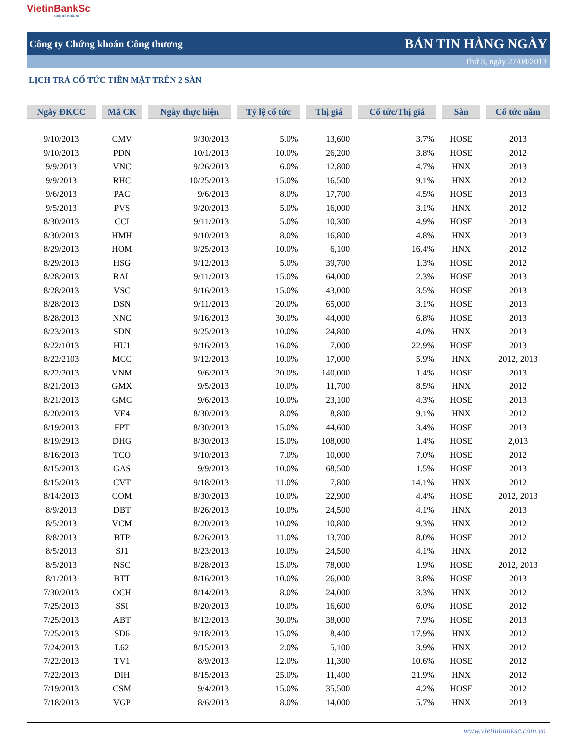VietinBankSc
Nâng giá trị đầu tư
Công ty Chứng khoán Công thương BẢN TIN HÀNG NGÀY
Thứ 3, ngày 27/08/2013
LỊCH TRẢ CỔ TỨC TIỀN MẶT TRÊN 2 SÀN
| Ngày ĐKCC | Mã CK | Ngày thực hiện | Tỷ lệ cổ tức | Thị giá | Cổ tức/Thị giá | Sàn | Cổ tức năm |
| --- | --- | --- | --- | --- | --- | --- | --- |
| 9/10/2013 | CMV | 9/30/2013 | 5.0% | 13,600 | 3.7% | HOSE | 2013 |
| 9/10/2013 | PDN | 10/1/2013 | 10.0% | 26,200 | 3.8% | HOSE | 2012 |
| 9/9/2013 | VNC | 9/26/2013 | 6.0% | 12,800 | 4.7% | HNX | 2013 |
| 9/9/2013 | RHC | 10/25/2013 | 15.0% | 16,500 | 9.1% | HNX | 2012 |
| 9/6/2013 | PAC | 9/6/2013 | 8.0% | 17,700 | 4.5% | HOSE | 2013 |
| 9/5/2013 | PVS | 9/20/2013 | 5.0% | 16,000 | 3.1% | HNX | 2012 |
| 8/30/2013 | CCI | 9/11/2013 | 5.0% | 10,300 | 4.9% | HOSE | 2013 |
| 8/30/2013 | HMH | 9/10/2013 | 8.0% | 16,800 | 4.8% | HNX | 2013 |
| 8/29/2013 | HOM | 9/25/2013 | 10.0% | 6,100 | 16.4% | HNX | 2012 |
| 8/29/2013 | HSG | 9/12/2013 | 5.0% | 39,700 | 1.3% | HOSE | 2012 |
| 8/28/2013 | RAL | 9/11/2013 | 15.0% | 64,000 | 2.3% | HOSE | 2013 |
| 8/28/2013 | VSC | 9/16/2013 | 15.0% | 43,000 | 3.5% | HOSE | 2013 |
| 8/28/2013 | DSN | 9/11/2013 | 20.0% | 65,000 | 3.1% | HOSE | 2013 |
| 8/28/2013 | NNC | 9/16/2013 | 30.0% | 44,000 | 6.8% | HOSE | 2013 |
| 8/23/2013 | SDN | 9/25/2013 | 10.0% | 24,800 | 4.0% | HNX | 2013 |
| 8/22/1013 | HU1 | 9/16/2013 | 16.0% | 7,000 | 22.9% | HOSE | 2013 |
| 8/22/2103 | MCC | 9/12/2013 | 10.0% | 17,000 | 5.9% | HNX | 2012, 2013 |
| 8/22/2013 | VNM | 9/6/2013 | 20.0% | 140,000 | 1.4% | HOSE | 2013 |
| 8/21/2013 | GMX | 9/5/2013 | 10.0% | 11,700 | 8.5% | HNX | 2012 |
| 8/21/2013 | GMC | 9/6/2013 | 10.0% | 23,100 | 4.3% | HOSE | 2013 |
| 8/20/2013 | VE4 | 8/30/2013 | 8.0% | 8,800 | 9.1% | HNX | 2012 |
| 8/19/2013 | FPT | 8/30/2013 | 15.0% | 44,600 | 3.4% | HOSE | 2013 |
| 8/19/2913 | DHG | 8/30/2013 | 15.0% | 108,000 | 1.4% | HOSE | 2,013 |
| 8/16/2013 | TCO | 9/10/2013 | 7.0% | 10,000 | 7.0% | HOSE | 2012 |
| 8/15/2013 | GAS | 9/9/2013 | 10.0% | 68,500 | 1.5% | HOSE | 2013 |
| 8/15/2013 | CVT | 9/18/2013 | 11.0% | 7,800 | 14.1% | HNX | 2012 |
| 8/14/2013 | COM | 8/30/2013 | 10.0% | 22,900 | 4.4% | HOSE | 2012, 2013 |
| 8/9/2013 | DBT | 8/26/2013 | 10.0% | 24,500 | 4.1% | HNX | 2013 |
| 8/5/2013 | VCM | 8/20/2013 | 10.0% | 10,800 | 9.3% | HNX | 2012 |
| 8/8/2013 | BTP | 8/26/2013 | 11.0% | 13,700 | 8.0% | HOSE | 2012 |
| 8/5/2013 | SJ1 | 8/23/2013 | 10.0% | 24,500 | 4.1% | HNX | 2012 |
| 8/5/2013 | NSC | 8/28/2013 | 15.0% | 78,000 | 1.9% | HOSE | 2012, 2013 |
| 8/1/2013 | BTT | 8/16/2013 | 10.0% | 26,000 | 3.8% | HOSE | 2013 |
| 7/30/2013 | OCH | 8/14/2013 | 8.0% | 24,000 | 3.3% | HNX | 2012 |
| 7/25/2013 | SSI | 8/20/2013 | 10.0% | 16,600 | 6.0% | HOSE | 2012 |
| 7/25/2013 | ABT | 8/12/2013 | 30.0% | 38,000 | 7.9% | HOSE | 2013 |
| 7/25/2013 | SD6 | 9/18/2013 | 15.0% | 8,400 | 17.9% | HNX | 2012 |
| 7/24/2013 | L62 | 8/15/2013 | 2.0% | 5,100 | 3.9% | HNX | 2012 |
| 7/22/2013 | TV1 | 8/9/2013 | 12.0% | 11,300 | 10.6% | HOSE | 2012 |
| 7/22/2013 | DIH | 8/15/2013 | 25.0% | 11,400 | 21.9% | HNX | 2012 |
| 7/19/2013 | CSM | 9/4/2013 | 15.0% | 35,500 | 4.2% | HOSE | 2012 |
| 7/18/2013 | VGP | 8/6/2013 | 8.0% | 14,000 | 5.7% | HNX | 2013 |
www.vietinbanksc.com.vn